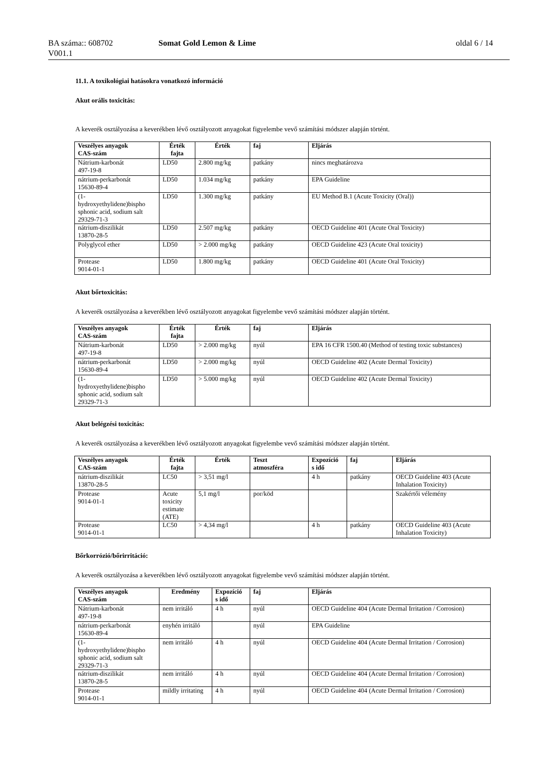BA száma:: 608702
V001.1
Somat Gold Lemon & Lime oldal 6 / 14
11.1. A toxikológiai hatásokra vonatkozó információ
Akut orális toxicitás:
A keverék osztályozása a keverékben lévő osztályozott anyagokat figyelembe vevő számítási módszer alapján történt.
| Veszélyes anyagok CAS-szám | Érték fajta | Érték | faj | Eljárás |
| --- | --- | --- | --- | --- |
| Nátrium-karbonát 497-19-8 | LD50 | 2.800 mg/kg | patkány | nincs meghatározva |
| nátrium-perkarbonát 15630-89-4 | LD50 | 1.034 mg/kg | patkány | EPA Guideline |
| (1- hydroxyethylidene)bispho sphonic acid, sodium salt 29329-71-3 | LD50 | 1.300 mg/kg | patkány | EU Method B.1 (Acute Toxicity (Oral)) |
| nátrium-diszilikát 13870-28-5 | LD50 | 2.507 mg/kg | patkány | OECD Guideline 401 (Acute Oral Toxicity) |
| Polyglycol ether | LD50 | > 2.000 mg/kg | patkány | OECD Guideline 423 (Acute Oral toxicity) |
| Protease 9014-01-1 | LD50 | 1.800 mg/kg | patkány | OECD Guideline 401 (Acute Oral Toxicity) |
Akut bőrtoxicitás:
A keverék osztályozása a keverékben lévő osztályozott anyagokat figyelembe vevő számítási módszer alapján történt.
| Veszélyes anyagok CAS-szám | Érték fajta | Érték | faj | Eljárás |
| --- | --- | --- | --- | --- |
| Nátrium-karbonát 497-19-8 | LD50 | > 2.000 mg/kg | nyúl | EPA 16 CFR 1500.40 (Method of testing toxic substances) |
| nátrium-perkarbonát 15630-89-4 | LD50 | > 2.000 mg/kg | nyúl | OECD Guideline 402 (Acute Dermal Toxicity) |
| (1- hydroxyethylidene)bispho sphonic acid, sodium salt 29329-71-3 | LD50 | > 5.000 mg/kg | nyúl | OECD Guideline 402 (Acute Dermal Toxicity) |
Akut belégzési toxicitás:
A keverék osztályozása a keverékben lévő osztályozott anyagokat figyelembe vevő számítási módszer alapján történt.
| Veszélyes anyagok CAS-szám | Érték fajta | Érték | Teszt atmoszféra | Expozíció s idő | faj | Eljárás |
| --- | --- | --- | --- | --- | --- | --- |
| nátrium-diszilikát 13870-28-5 | LC50 | > 3,51 mg/l | | 4 h | patkány | OECD Guideline 403 (Acute Inhalation Toxicity) |
| Protease 9014-01-1 | Acute toxicity estimate (ATE) | 5,1 mg/l | por/köd | | | Szakértői vélemény |
| Protease 9014-01-1 | LC50 | > 4,34 mg/l | | 4 h | patkány | OECD Guideline 403 (Acute Inhalation Toxicity) |
Bőrkorrózió/bőrirritáció:
A keverék osztályozása a keverékben lévő osztályozott anyagokat figyelembe vevő számítási módszer alapján történt.
| Veszélyes anyagok CAS-szám | Eredmény | Expozíció s idő | faj | Eljárás |
| --- | --- | --- | --- | --- |
| Nátrium-karbonát 497-19-8 | nem irritáló | 4 h | nyúl | OECD Guideline 404 (Acute Dermal Irritation / Corrosion) |
| nátrium-perkarbonát 15630-89-4 | enyhén irritáló | | nyúl | EPA Guideline |
| (1- hydroxyethylidene)bispho sphonic acid, sodium salt 29329-71-3 | nem irritáló | 4 h | nyúl | OECD Guideline 404 (Acute Dermal Irritation / Corrosion) |
| nátrium-diszilikát 13870-28-5 | nem irritáló | 4 h | nyúl | OECD Guideline 404 (Acute Dermal Irritation / Corrosion) |
| Protease 9014-01-1 | mildly irritating | 4 h | nyúl | OECD Guideline 404 (Acute Dermal Irritation / Corrosion) |